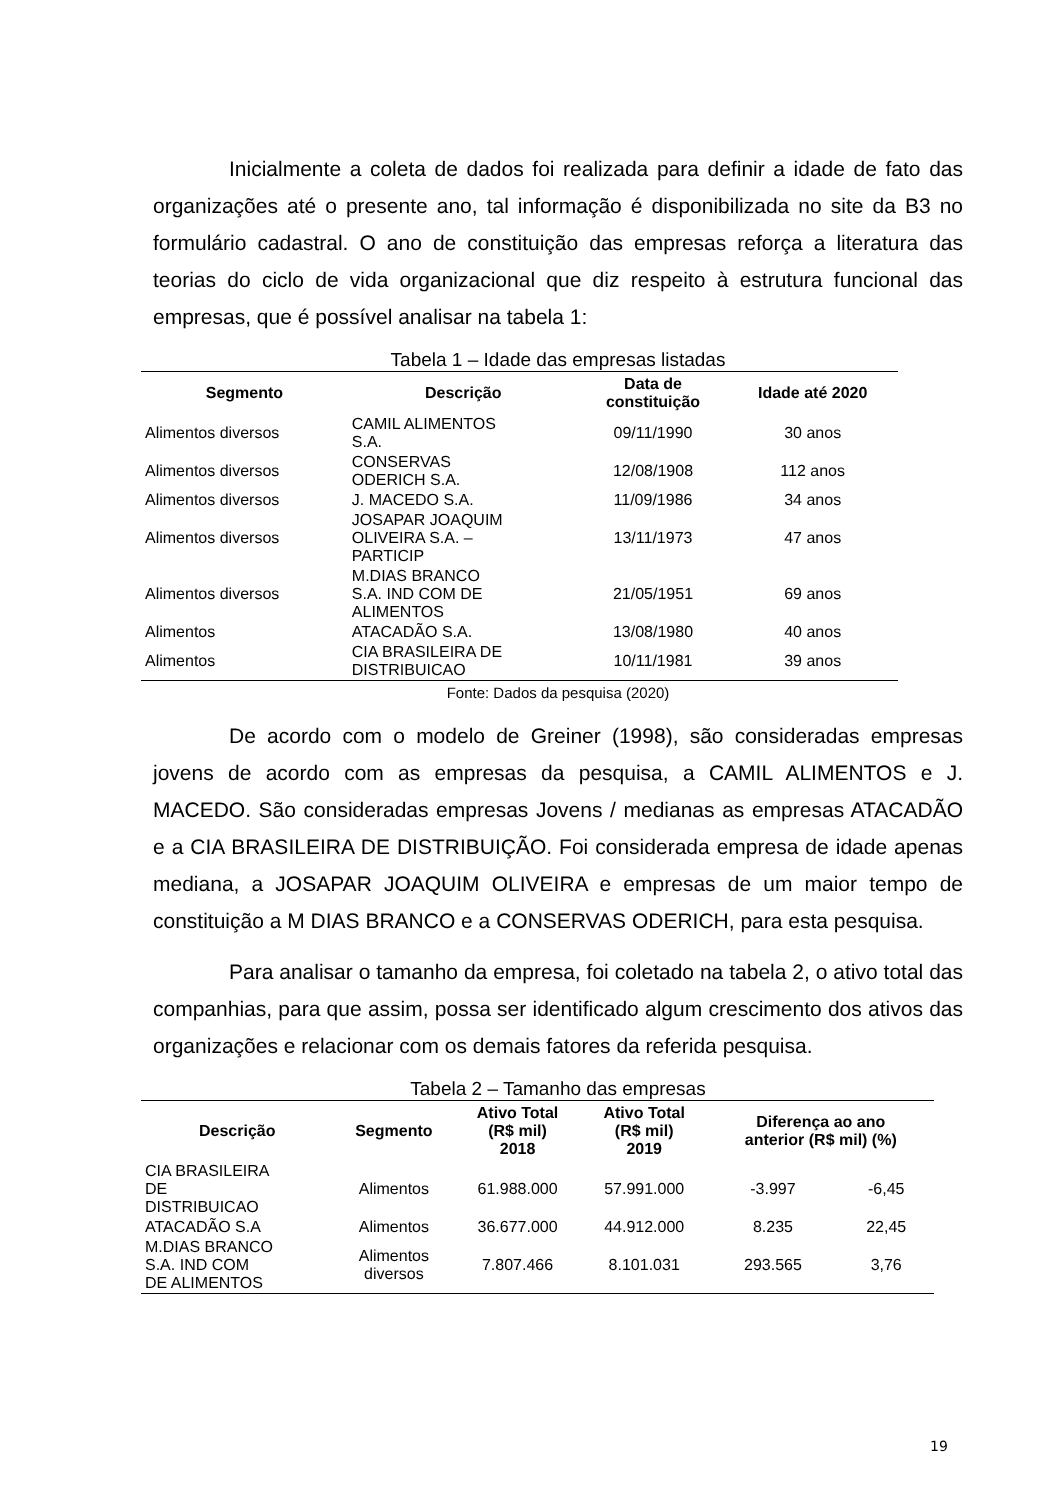Inicialmente a coleta de dados foi realizada para definir a idade de fato das organizações até o presente ano, tal informação é disponibilizada no site da B3 no formulário cadastral. O ano de constituição das empresas reforça a literatura das teorias do ciclo de vida organizacional que diz respeito à estrutura funcional das empresas, que é possível analisar na tabela 1:
Tabela 1 – Idade das empresas listadas
| Segmento | Descrição | Data de constituição | Idade até 2020 |
| --- | --- | --- | --- |
| Alimentos diversos | CAMIL ALIMENTOS S.A. | 09/11/1990 | 30 anos |
| Alimentos diversos | CONSERVAS ODERICH S.A. | 12/08/1908 | 112 anos |
| Alimentos diversos | J. MACEDO S.A. | 11/09/1986 | 34 anos |
| Alimentos diversos | JOSAPAR JOAQUIM OLIVEIRA S.A. – PARTICIP | 13/11/1973 | 47 anos |
| Alimentos diversos | M.DIAS BRANCO S.A. IND COM DE ALIMENTOS | 21/05/1951 | 69 anos |
| Alimentos | ATACADÃO S.A. | 13/08/1980 | 40 anos |
| Alimentos | CIA BRASILEIRA DE DISTRIBUICAO | 10/11/1981 | 39 anos |
Fonte: Dados da pesquisa (2020)
De acordo com o modelo de Greiner (1998), são consideradas empresas jovens de acordo com as empresas da pesquisa, a CAMIL ALIMENTOS e J. MACEDO. São consideradas empresas Jovens / medianas as empresas ATACADÃO e a CIA BRASILEIRA DE DISTRIBUIÇÃO. Foi considerada empresa de idade apenas mediana, a JOSAPAR JOAQUIM OLIVEIRA e empresas de um maior tempo de constituição a M DIAS BRANCO e a CONSERVAS ODERICH, para esta pesquisa.
Para analisar o tamanho da empresa, foi coletado na tabela 2, o ativo total das companhias, para que assim, possa ser identificado algum crescimento dos ativos das organizações e relacionar com os demais fatores da referida pesquisa.
Tabela 2 – Tamanho das empresas
| Descrição | Segmento | Ativo Total (R$ mil) 2018 | Ativo Total (R$ mil) 2019 | Diferença ao ano anterior (R$ mil) (%) | |
| --- | --- | --- | --- | --- | --- |
| CIA BRASILEIRA DE DISTRIBUICAO | Alimentos | 61.988.000 | 57.991.000 | -3.997 | -6,45 |
| ATACADÃO S.A | Alimentos | 36.677.000 | 44.912.000 | 8.235 | 22,45 |
| M.DIAS BRANCO S.A. IND COM DE ALIMENTOS | Alimentos diversos | 7.807.466 | 8.101.031 | 293.565 | 3,76 |
19